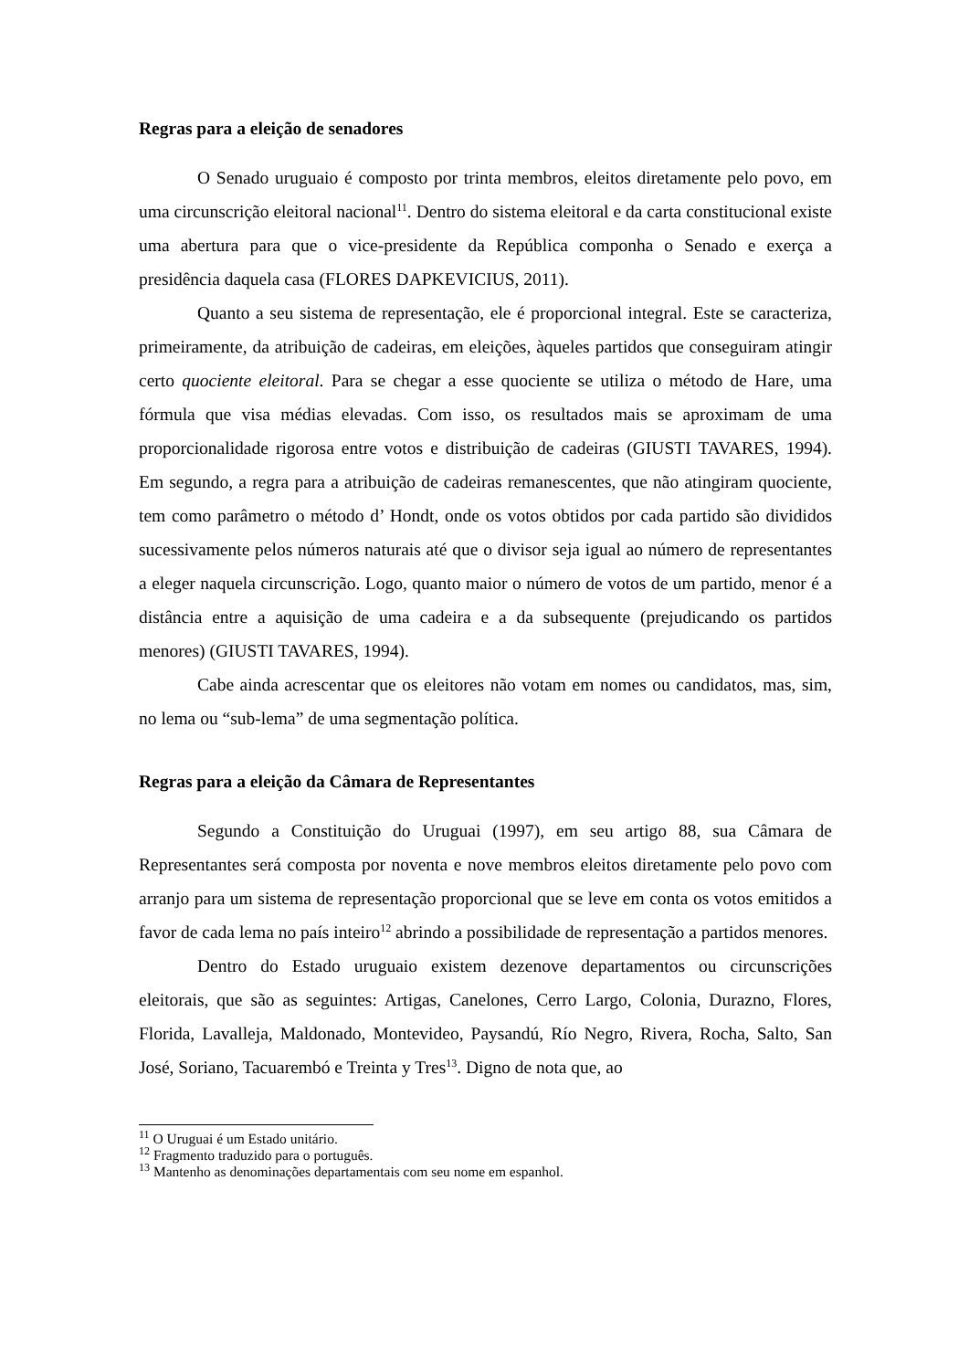Regras para a eleição de senadores
O Senado uruguaio é composto por trinta membros, eleitos diretamente pelo povo, em uma circunscrição eleitoral nacional<sup>11</sup>. Dentro do sistema eleitoral e da carta constitucional existe uma abertura para que o vice-presidente da República componha o Senado e exerça a presidência daquela casa (FLORES DAPKEVICIUS, 2011).
Quanto a seu sistema de representação, ele é proporcional integral. Este se caracteriza, primeiramente, da atribuição de cadeiras, em eleições, àqueles partidos que conseguiram atingir certo quociente eleitoral. Para se chegar a esse quociente se utiliza o método de Hare, uma fórmula que visa médias elevadas. Com isso, os resultados mais se aproximam de uma proporcionalidade rigorosa entre votos e distribuição de cadeiras (GIUSTI TAVARES, 1994). Em segundo, a regra para a atribuição de cadeiras remanescentes, que não atingiram quociente, tem como parâmetro o método d’ Hondt, onde os votos obtidos por cada partido são divididos sucessivamente pelos números naturais até que o divisor seja igual ao número de representantes a eleger naquela circunscrição. Logo, quanto maior o número de votos de um partido, menor é a distância entre a aquisição de uma cadeira e a da subsequente (prejudicando os partidos menores) (GIUSTI TAVARES, 1994).
Cabe ainda acrescentar que os eleitores não votam em nomes ou candidatos, mas, sim, no lema ou “sub-lema” de uma segmentação política.
Regras para a eleição da Câmara de Representantes
Segundo a Constituição do Uruguai (1997), em seu artigo 88, sua Câmara de Representantes será composta por noventa e nove membros eleitos diretamente pelo povo com arranjo para um sistema de representação proporcional que se leve em conta os votos emitidos a favor de cada lema no país inteiro<sup>12</sup> abrindo a possibilidade de representação a partidos menores.
Dentro do Estado uruguaio existem dezenove departamentos ou circunscrições eleitorais, que são as seguintes: Artigas, Canelones, Cerro Largo, Colonia, Durazno, Flores, Florida, Lavalleja, Maldonado, Montevideo, Paysandú, Río Negro, Rivera, Rocha, Salto, San José, Soriano, Tacuarembó e Treinta y Tres<sup>13</sup>. Digno de nota que, ao
<sup>11</sup> O Uruguai é um Estado unitário.
<sup>12</sup> Fragmento traduzido para o português.
<sup>13</sup> Mantenho as denominações departamentais com seu nome em espanhol.